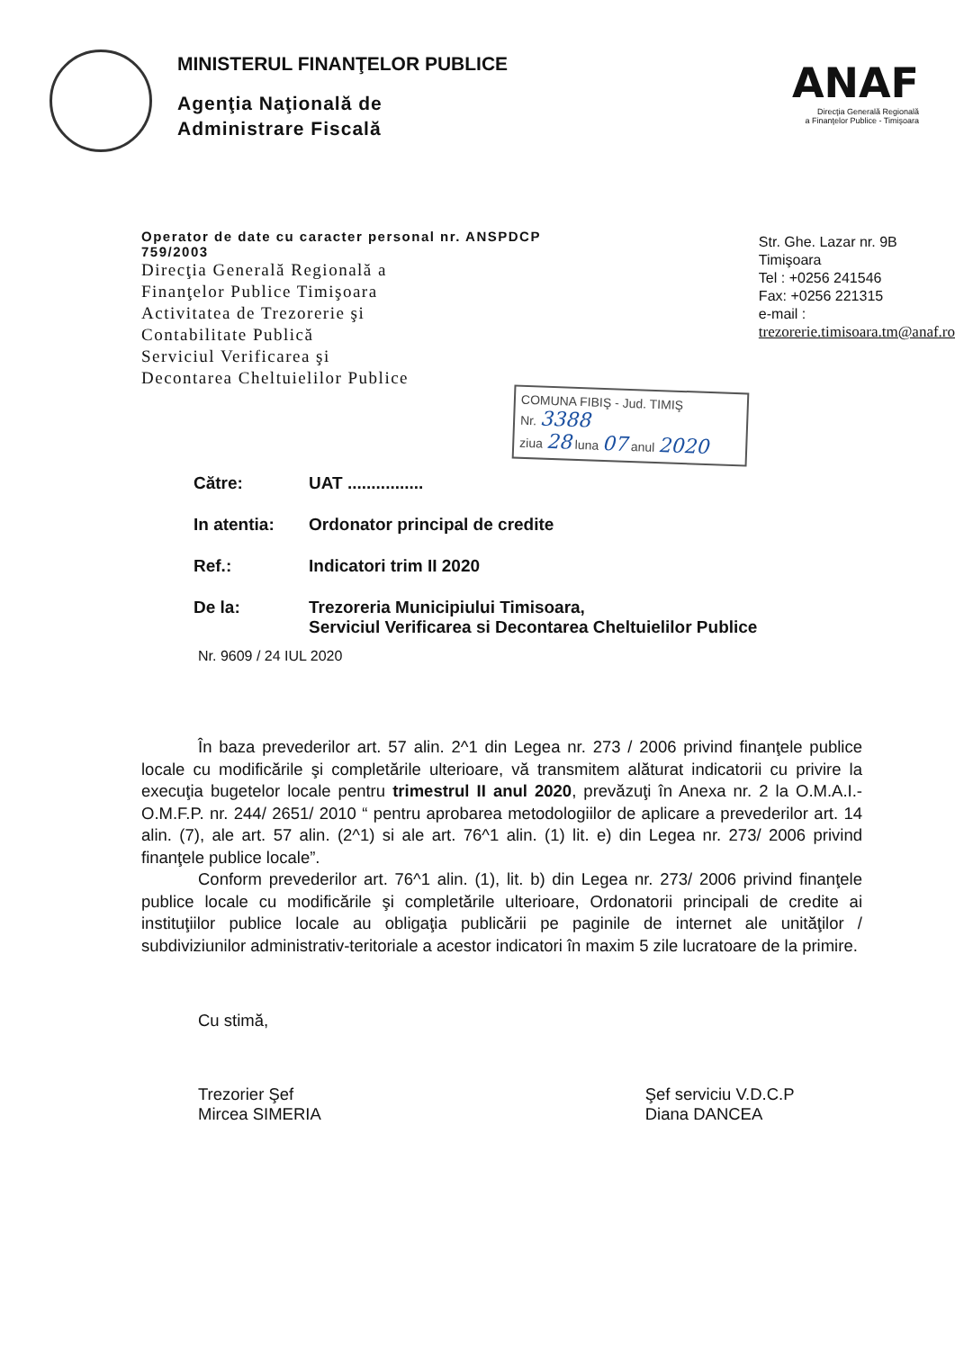MINISTERUL FINANŢELOR PUBLICE
Agenţia Naţională de
Administrare Fiscală
ANAF
Direcţia Generală Regională
a Finanţelor Publice - Timişoara
Operator de date cu caracter personal nr. ANSPDCP 759/2003
Direcţia Generală Regională a
Finanţelor Publice Timişoara
Activitatea de Trezorerie şi
Contabilitate Publică
Serviciul Verificarea şi
Decontarea Cheltuielilor Publice
Str. Ghe. Lazar nr. 9B
Timişoara
Tel : +0256 241546
Fax: +0256 221315
e-mail :
trezorerie.timisoara.tm@anaf.ro
COMUNA FIBIŞ - Jud. TIMIŞ
Nr. 3388
ziua 28 luna 07 anul 2020
| Către: | UAT ................ |
| In atentia: | Ordonator principal de credite |
| Ref.: | Indicatori trim II 2020 |
| De la: | Trezoreria Municipiului Timisoara, Serviciul Verificarea si Decontarea Cheltuielilor Publice |
Nr. 9609 / 24 IUL 2020
În baza prevederilor art. 57 alin. 2^1 din Legea nr. 273 / 2006 privind finanţele publice locale cu modificările şi completările ulterioare, vă transmitem alăturat indicatorii cu privire la execuţia bugetelor locale pentru trimestrul II anul 2020, prevăzuţi în Anexa nr. 2 la O.M.A.I.- O.M.F.P. nr. 244/ 2651/ 2010 “ pentru aprobarea metodologiilor de aplicare a prevederilor art. 14 alin. (7), ale art. 57 alin. (2^1) si ale art. 76^1 alin. (1) lit. e) din Legea nr. 273/ 2006 privind finanţele publice locale”.
Conform prevederilor art. 76^1 alin. (1), lit. b) din Legea nr. 273/ 2006 privind finanţele publice locale cu modificările şi completările ulterioare, Ordonatorii principali de credite ai instituţiilor publice locale au obligaţia publicării pe paginile de internet ale unităţilor / subdiviziunilor administrativ-teritoriale a acestor indicatori în maxim 5 zile lucratoare de la primire.
Cu stimă,
Trezorier Şef
Mircea SIMERIA
Şef serviciu V.D.C.P
Diana DANCEA